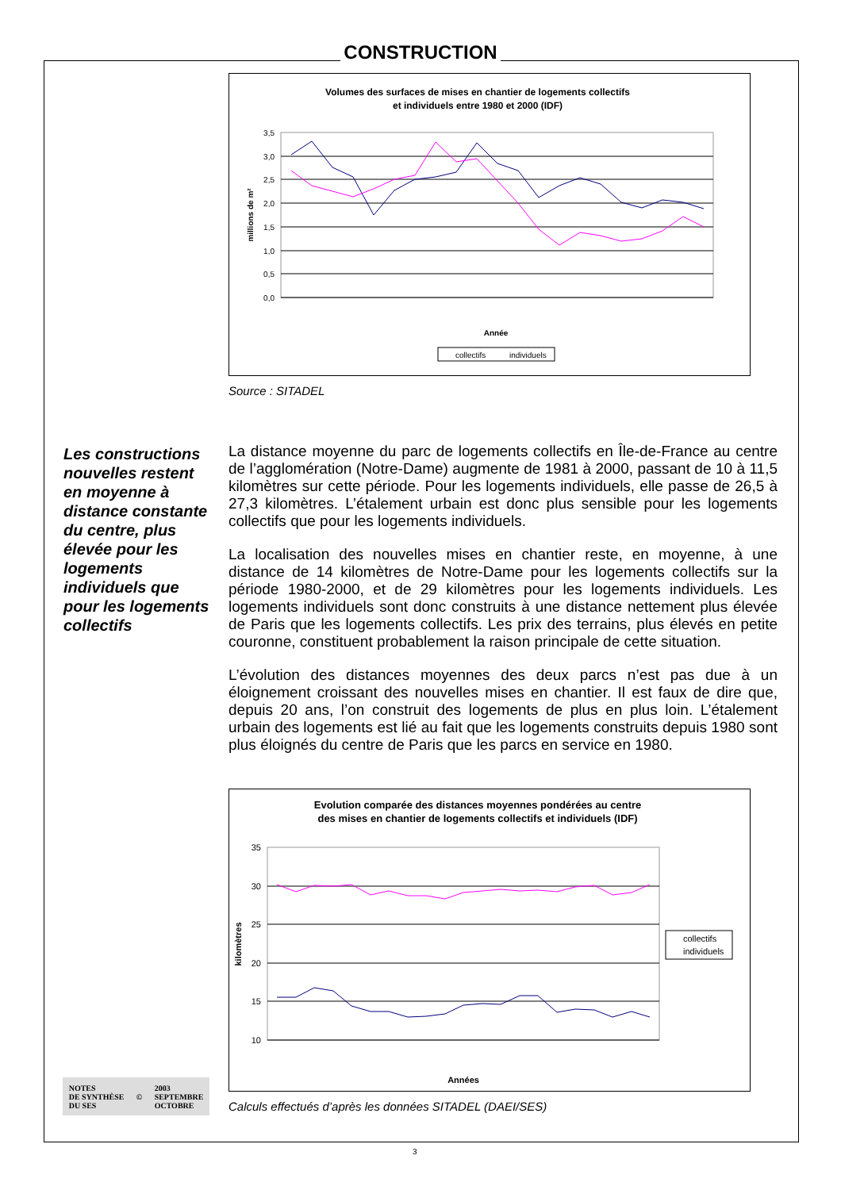CONSTRUCTION
Volumes des surfaces de mises en chantier de logements collectifs
et individuels entre 1980 et 2000 (IDF)
3,5
3,0
2,5
2,0
1,5
1,0
0,5
0,0
millions de m²
Année
collectifs
individuels
Source : SITADEL
Les constructions nouvelles restent en moyenne à distance constante du centre, plus élevée pour les logements individuels que pour les logements collectifs
La distance moyenne du parc de logements collectifs en Île-de-France au centre de l’agglomération (Notre-Dame) augmente de 1981 à 2000, passant de 10 à 11,5 kilomètres sur cette période. Pour les logements individuels, elle passe de 26,5 à 27,3 kilomètres. L’étalement urbain est donc plus sensible pour les logements collectifs que pour les logements individuels.
La localisation des nouvelles mises en chantier reste, en moyenne, à une distance de 14 kilomètres de Notre-Dame pour les logements collectifs sur la période 1980-2000, et de 29 kilomètres pour les logements individuels. Les logements individuels sont donc construits à une distance nettement plus élevée de Paris que les logements collectifs. Les prix des terrains, plus élevés en petite couronne, constituent probablement la raison principale de cette situation.
L’évolution des distances moyennes des deux parcs n’est pas due à un éloignement croissant des nouvelles mises en chantier. Il est faux de dire que, depuis 20 ans, l’on construit des logements de plus en plus loin. L’étalement urbain des logements est lié au fait que les logements construits depuis 1980 sont plus éloignés du centre de Paris que les parcs en service en 1980.
Evolution comparée des distances moyennes pondérées au centre
des mises en chantier de logements collectifs et individuels (IDF)
35
30
25
20
15
10
kilomètres
Années
collectifs
individuels
Calculs effectués d’après les données SITADEL (DAEI/SES)
NOTES
DE SYNTHÈSE
DU SES
©
2003
SEPTEMBRE
OCTOBRE
3